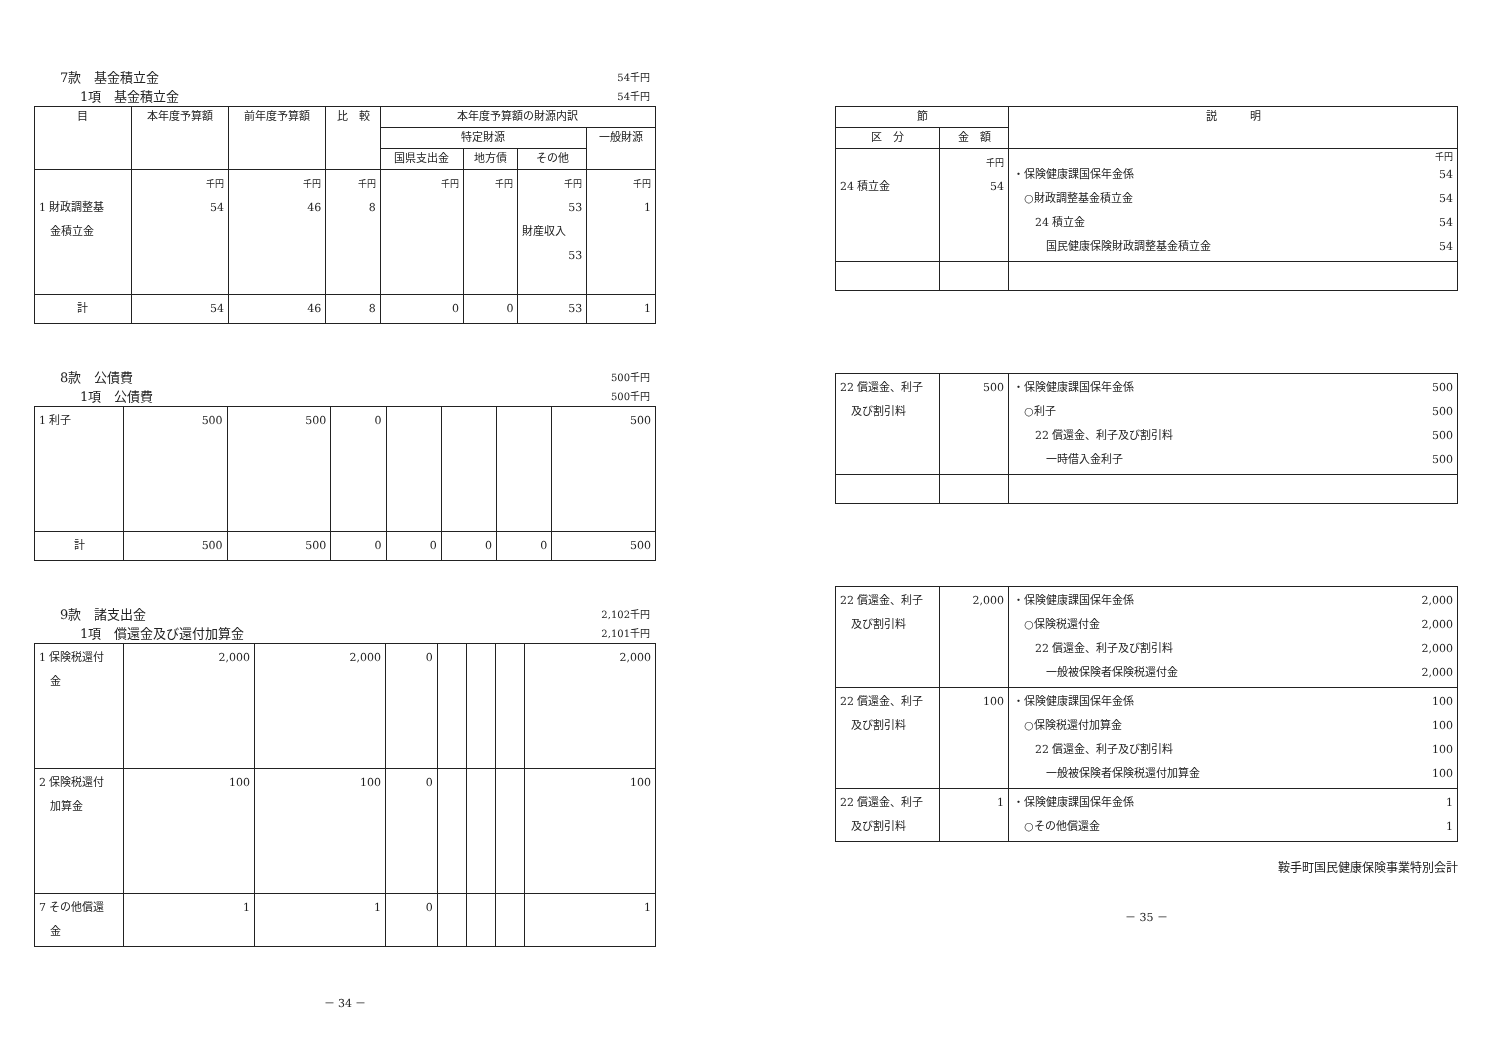7款　基金積立金 54千円
1項　基金積立金 54千円
| 目 | 本年度予算額 | 前年度予算額 | 比 較 | 本年度予算額の財源内訳 | | | |
| --- | --- | --- | --- | --- | --- | --- | --- |
| | | | | 特定財源 | | | 一般財源 |
| | | | | 国県支出金 | 地方債 | その他 | |
| 1 財政調整基 金積立金 | 千円 54 | 千円 46 | 千円 8 | 千円 | 千円 | 千円 53 財産収入 53 | 千円 1 |
| 計 | 54 | 46 | 8 | 0 | 0 | 53 | 1 |
8款　公債費 500千円
1項　公債費 500千円
| 1 利子 | 500 | 500 | 0 | | | | 500 |
| 計 | 500 | 500 | 0 | 0 | 0 | 0 | 500 |
9款　諸支出金 2,102千円
1項　償還金及び還付加算金 2,101千円
| 1 保険税還付 金 | 2,000 | 2,000 | 0 | | | | 2,000 |
| 2 保険税還付 加算金 | 100 | 100 | 0 | | | | 100 |
| 7 その他償還 金 | 1 | 1 | 0 | | | | 1 |
－ 34 －
| 節 | | 説 明 |
| --- | --- | --- |
| 区 分 | 金 額 | |
| 24 積立金 | 千円 54 | 千円 ・保険健康課国保年金係 54 ○財政調整基金積立金 54 24 積立金 54 国民健康保険財政調整基金積立金 54 |
| 22 償還金、利子 及び割引料 | 500 | ・保険健康課国保年金係 500 ○利子 500 22 償還金、利子及び割引料 500 一時借入金利子 500 |
| 22 償還金、利子 及び割引料 | 2,000 | ・保険健康課国保年金係 2,000 ○保険税還付金 2,000 22 償還金、利子及び割引料 2,000 一般被保険者保険税還付金 2,000 |
| 22 償還金、利子 及び割引料 | 100 | ・保険健康課国保年金係 100 ○保険税還付加算金 100 22 償還金、利子及び割引料 100 一般被保険者保険税還付加算金 100 |
| 22 償還金、利子 及び割引料 | 1 | ・保険健康課国保年金係 1 ○その他償還金 1 |
鞍手町国民健康保険事業特別会計
－ 35 －